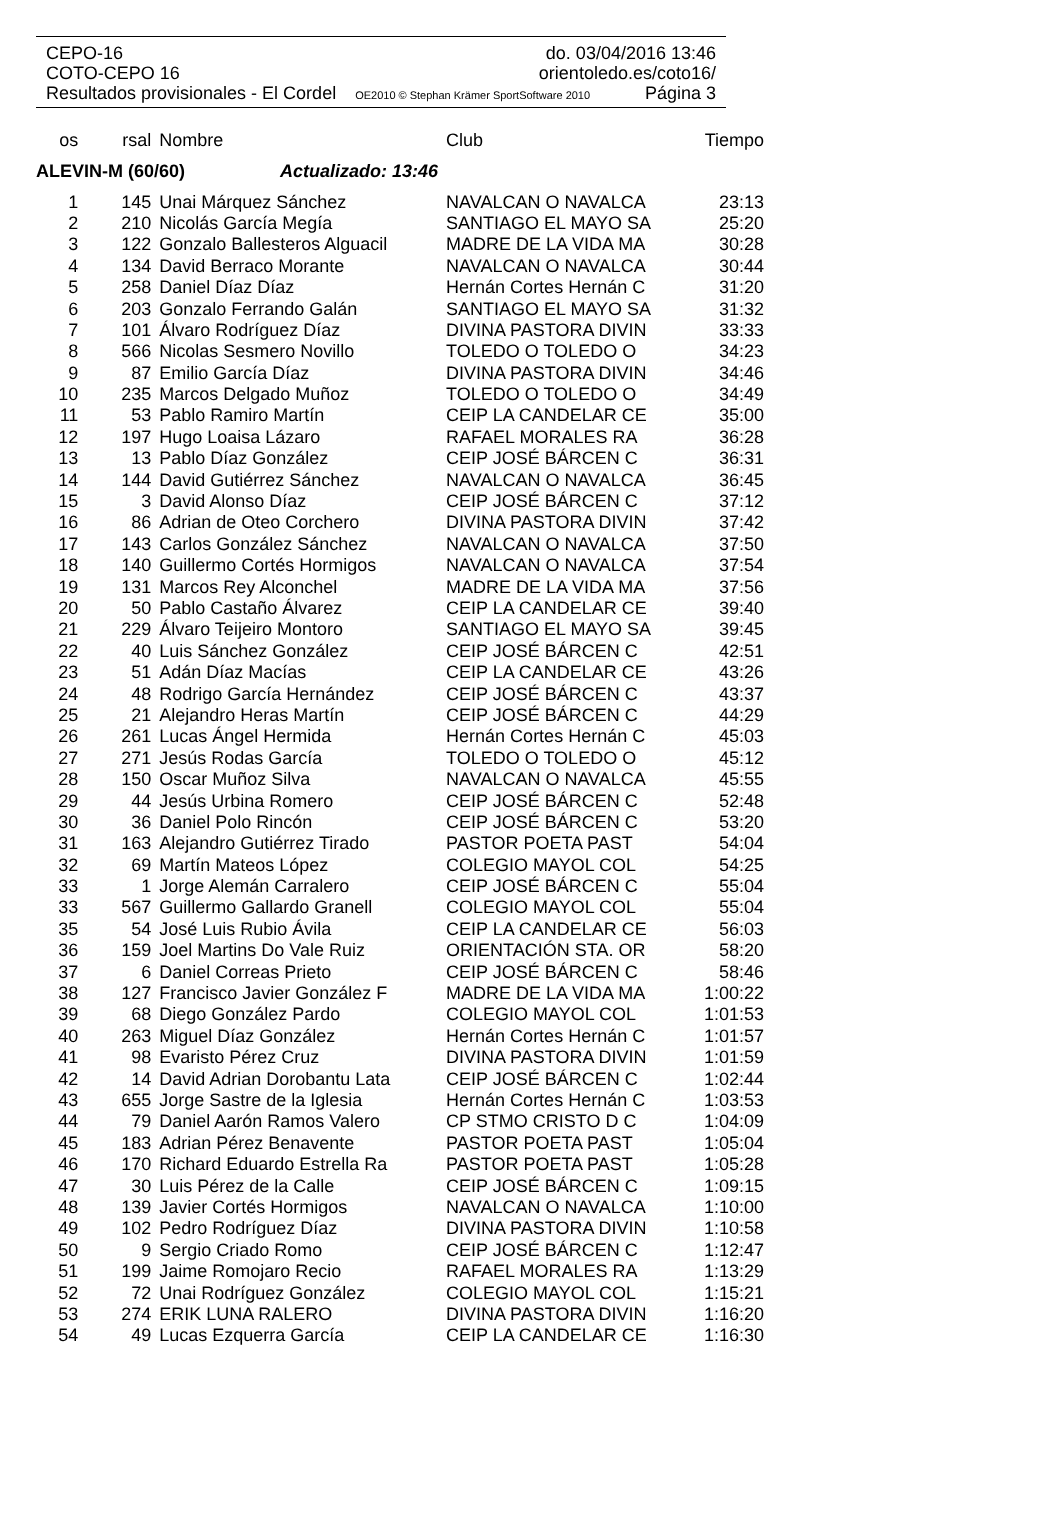CEPO-16 do. 03/04/2016 13:46
COTO-CEPO 16 orientoledo.es/coto16/
Resultados provisionales - El Cordel OE2010 © Stephan Krämer SportSoftware 2010 Página 3
| os | rsal | Nombre | Club | Tiempo |
| --- | --- | --- | --- | --- |
| ALEVIN-M (60/60) Actualizado: 13:46 | | | | |
| 1 | 145 | Unai Márquez Sánchez | NAVALCAN O NAVALCA | 23:13 |
| 2 | 210 | Nicolás García Megía | SANTIAGO EL MAYO SA | 25:20 |
| 3 | 122 | Gonzalo Ballesteros Alguacil | MADRE DE LA VIDA MA | 30:28 |
| 4 | 134 | David Berraco Morante | NAVALCAN O NAVALCA | 30:44 |
| 5 | 258 | Daniel Díaz Díaz | Hernán Cortes Hernán C | 31:20 |
| 6 | 203 | Gonzalo Ferrando Galán | SANTIAGO EL MAYO SA | 31:32 |
| 7 | 101 | Álvaro Rodríguez Díaz | DIVINA PASTORA DIVIN | 33:33 |
| 8 | 566 | Nicolas Sesmero Novillo | TOLEDO O TOLEDO O | 34:23 |
| 9 | 87 | Emilio García Díaz | DIVINA PASTORA DIVIN | 34:46 |
| 10 | 235 | Marcos Delgado Muñoz | TOLEDO O TOLEDO O | 34:49 |
| 11 | 53 | Pablo Ramiro Martín | CEIP LA CANDELAR CE | 35:00 |
| 12 | 197 | Hugo Loaisa Lázaro | RAFAEL MORALES RA | 36:28 |
| 13 | 13 | Pablo Díaz González | CEIP JOSÉ BÁRCEN C | 36:31 |
| 14 | 144 | David Gutiérrez Sánchez | NAVALCAN O NAVALCA | 36:45 |
| 15 | 3 | David Alonso Díaz | CEIP JOSÉ BÁRCEN C | 37:12 |
| 16 | 86 | Adrian de Oteo Corchero | DIVINA PASTORA DIVIN | 37:42 |
| 17 | 143 | Carlos González Sánchez | NAVALCAN O NAVALCA | 37:50 |
| 18 | 140 | Guillermo Cortés Hormigos | NAVALCAN O NAVALCA | 37:54 |
| 19 | 131 | Marcos Rey Alconchel | MADRE DE LA VIDA MA | 37:56 |
| 20 | 50 | Pablo Castaño Álvarez | CEIP LA CANDELAR CE | 39:40 |
| 21 | 229 | Álvaro Teijeiro Montoro | SANTIAGO EL MAYO SA | 39:45 |
| 22 | 40 | Luis Sánchez González | CEIP JOSÉ BÁRCEN C | 42:51 |
| 23 | 51 | Adán Díaz Macías | CEIP LA CANDELAR CE | 43:26 |
| 24 | 48 | Rodrigo García Hernández | CEIP JOSÉ BÁRCEN C | 43:37 |
| 25 | 21 | Alejandro Heras Martín | CEIP JOSÉ BÁRCEN C | 44:29 |
| 26 | 261 | Lucas Ángel Hermida | Hernán Cortes Hernán C | 45:03 |
| 27 | 271 | Jesús Rodas García | TOLEDO O TOLEDO O | 45:12 |
| 28 | 150 | Oscar Muñoz Silva | NAVALCAN O NAVALCA | 45:55 |
| 29 | 44 | Jesús Urbina Romero | CEIP JOSÉ BÁRCEN C | 52:48 |
| 30 | 36 | Daniel Polo Rincón | CEIP JOSÉ BÁRCEN C | 53:20 |
| 31 | 163 | Alejandro Gutiérrez Tirado | PASTOR POETA PAST | 54:04 |
| 32 | 69 | Martín Mateos López | COLEGIO MAYOL COL | 54:25 |
| 33 | 1 | Jorge Alemán Carralero | CEIP JOSÉ BÁRCEN C | 55:04 |
| 33 | 567 | Guillermo Gallardo Granell | COLEGIO MAYOL COL | 55:04 |
| 35 | 54 | José Luis Rubio Ávila | CEIP LA CANDELAR CE | 56:03 |
| 36 | 159 | Joel Martins Do Vale Ruiz | ORIENTACIÓN STA. OR | 58:20 |
| 37 | 6 | Daniel Correas Prieto | CEIP JOSÉ BÁRCEN C | 58:46 |
| 38 | 127 | Francisco Javier González F | MADRE DE LA VIDA MA | 1:00:22 |
| 39 | 68 | Diego González Pardo | COLEGIO MAYOL COL | 1:01:53 |
| 40 | 263 | Miguel Díaz González | Hernán Cortes Hernán C | 1:01:57 |
| 41 | 98 | Evaristo Pérez Cruz | DIVINA PASTORA DIVIN | 1:01:59 |
| 42 | 14 | David Adrian Dorobantu Lata | CEIP JOSÉ BÁRCEN C | 1:02:44 |
| 43 | 655 | Jorge Sastre de la Iglesia | Hernán Cortes Hernán C | 1:03:53 |
| 44 | 79 | Daniel Aarón Ramos Valero | CP STMO CRISTO D C | 1:04:09 |
| 45 | 183 | Adrian Pérez Benavente | PASTOR POETA PAST | 1:05:04 |
| 46 | 170 | Richard Eduardo Estrella Ra | PASTOR POETA PAST | 1:05:28 |
| 47 | 30 | Luis Pérez de la Calle | CEIP JOSÉ BÁRCEN C | 1:09:15 |
| 48 | 139 | Javier Cortés Hormigos | NAVALCAN O NAVALCA | 1:10:00 |
| 49 | 102 | Pedro Rodríguez Díaz | DIVINA PASTORA DIVIN | 1:10:58 |
| 50 | 9 | Sergio Criado Romo | CEIP JOSÉ BÁRCEN C | 1:12:47 |
| 51 | 199 | Jaime Romojaro Recio | RAFAEL MORALES RA | 1:13:29 |
| 52 | 72 | Unai Rodríguez González | COLEGIO MAYOL COL | 1:15:21 |
| 53 | 274 | ERIK LUNA RALERO | DIVINA PASTORA DIVIN | 1:16:20 |
| 54 | 49 | Lucas Ezquerra García | CEIP LA CANDELAR CE | 1:16:30 |